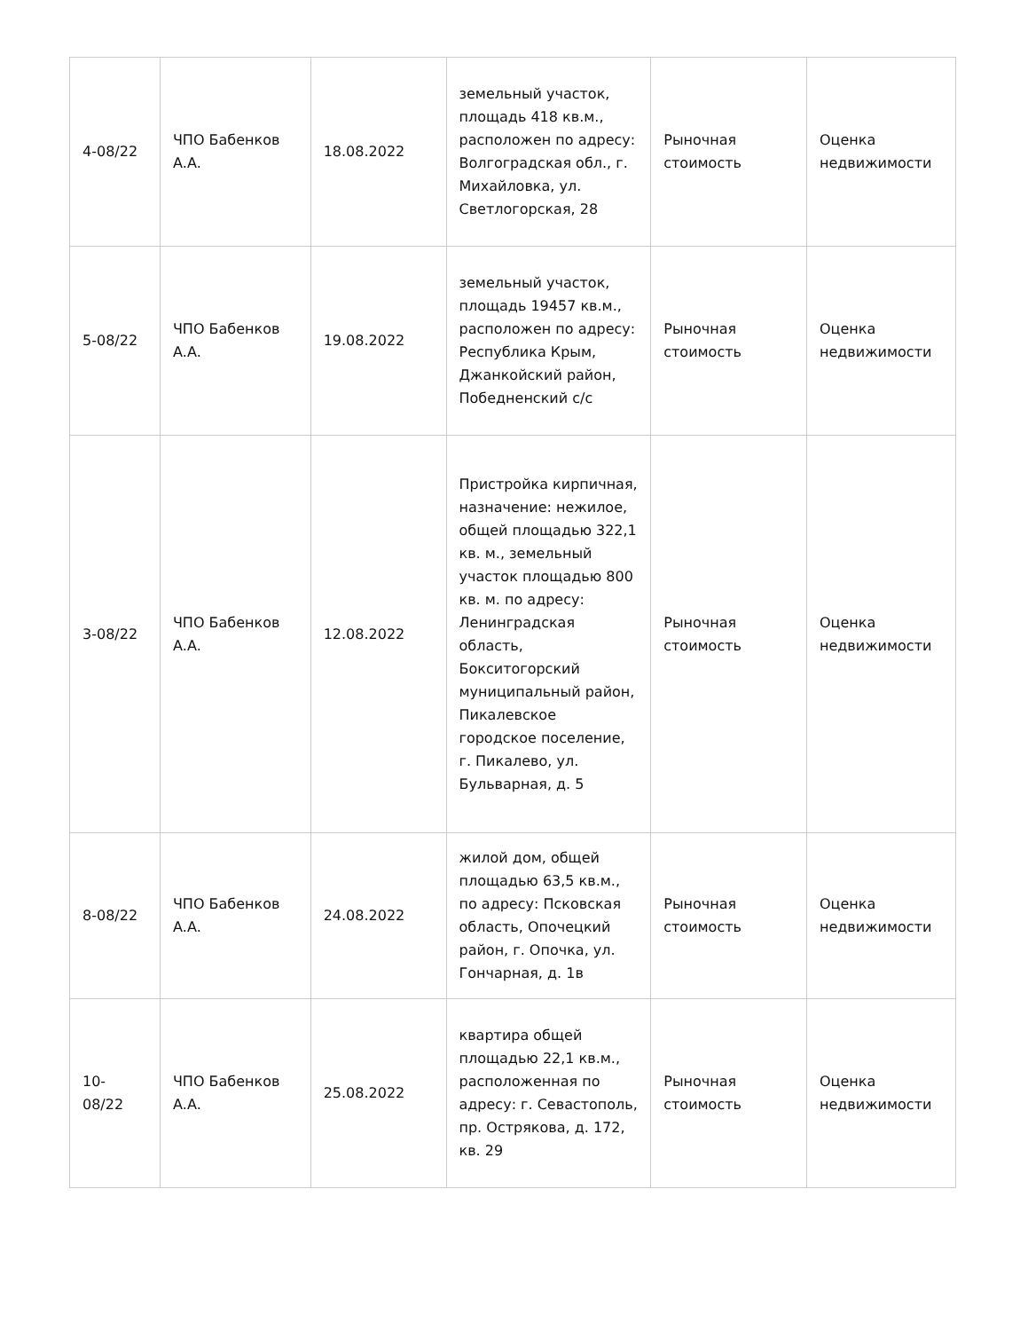| 4-08/22 | ЧПО Бабенков А.А. | 18.08.2022 | земельный участок, площадь 418 кв.м., расположен по адресу: Волгоградская обл., г. Михайловка, ул. Светлогорская, 28 | Рыночная стоимость | Оценка недвижимости |
| 5-08/22 | ЧПО Бабенков А.А. | 19.08.2022 | земельный участок, площадь 19457 кв.м., расположен по адресу: Республика Крым, Джанкойский район, Победненский с/с | Рыночная стоимость | Оценка недвижимости |
| 3-08/22 | ЧПО Бабенков А.А. | 12.08.2022 | Пристройка кирпичная, назначение: нежилое, общей площадью 322,1 кв. м., земельный участок площадью 800 кв. м. по адресу: Ленинградская область, Бокситогорский муниципальный район, Пикалевское городское поселение, г. Пикалево, ул. Бульварная, д. 5 | Рыночная стоимость | Оценка недвижимости |
| 8-08/22 | ЧПО Бабенков А.А. | 24.08.2022 | жилой дом, общей площадью 63,5 кв.м., по адресу: Псковская область, Опочецкий район, г. Опочка, ул. Гончарная, д. 1в | Рыночная стоимость | Оценка недвижимости |
| 10- 08/22 | ЧПО Бабенков А.А. | 25.08.2022 | квартира общей площадью 22,1 кв.м., расположенная по адресу: г. Севастополь, пр. Острякова, д. 172, кв. 29 | Рыночная стоимость | Оценка недвижимости |